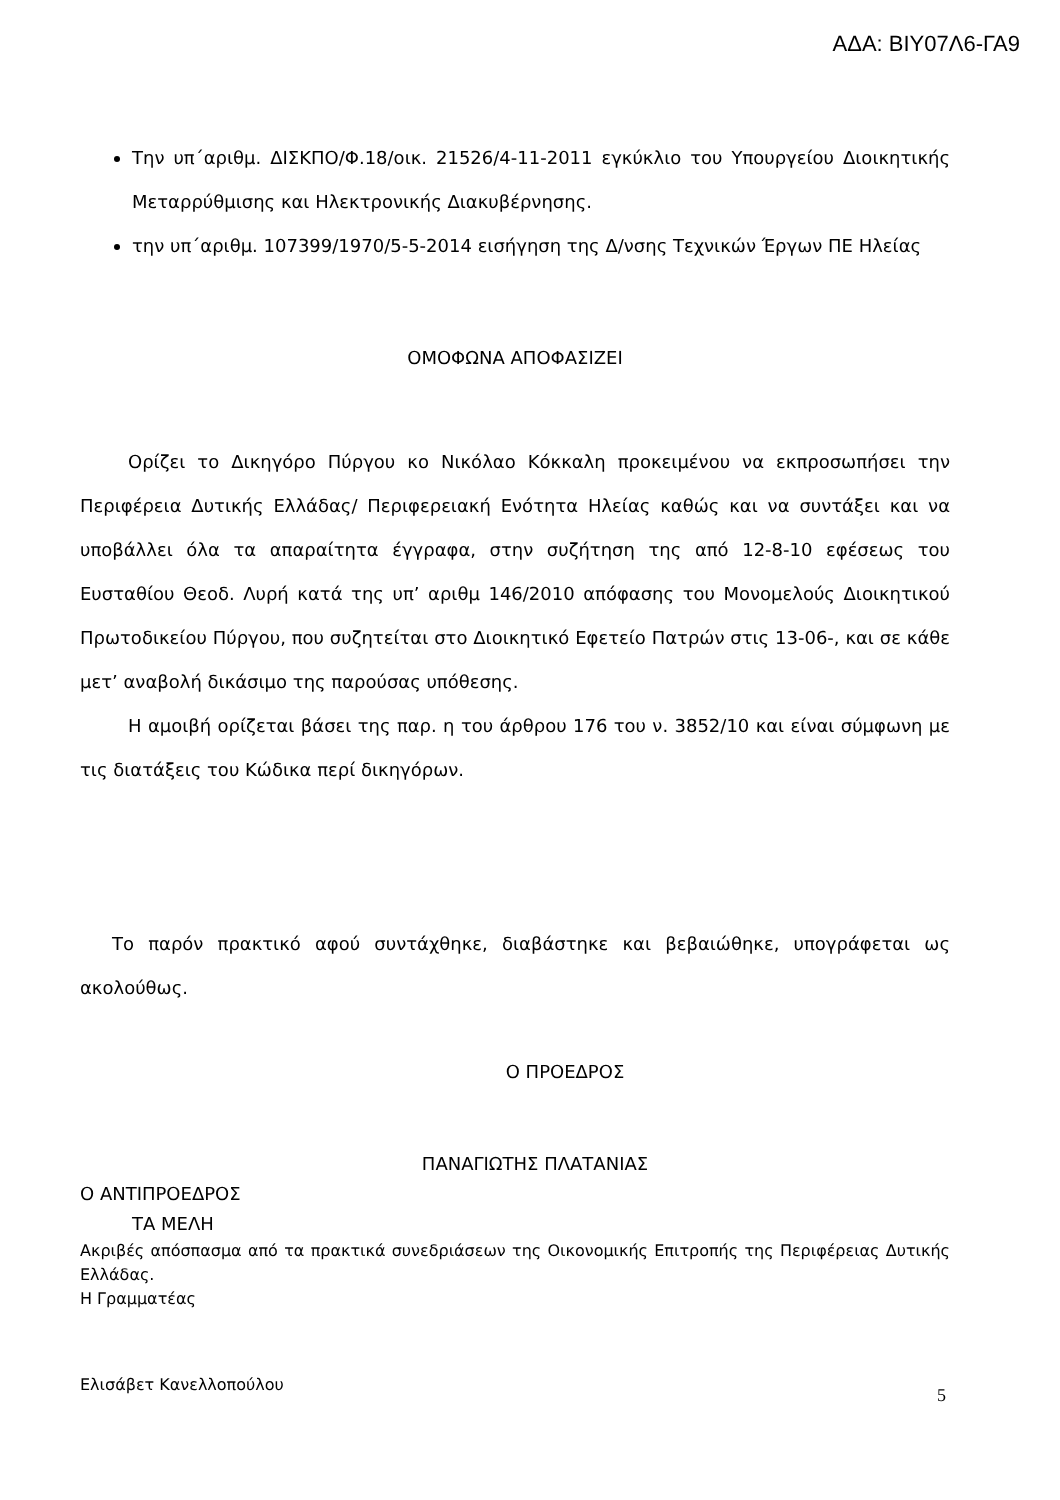ΑΔΑ: ΒΙΥ07Λ6-ΓΑ9
Την υπ΄αριθμ. ΔΙΣΚΠΟ/Φ.18/οικ. 21526/4-11-2011 εγκύκλιο του Υπουργείου Διοικητικής Μεταρρύθμισης και Ηλεκτρονικής Διακυβέρνησης.
την υπ΄αριθμ. 107399/1970/5-5-2014 εισήγηση της Δ/νσης Τεχνικών Έργων ΠΕ Ηλείας
ΟΜΟΦΩΝΑ ΑΠΟΦΑΣΙΖΕΙ
Ορίζει το Δικηγόρο Πύργου κο Νικόλαο Κόκκαλη προκειμένου να εκπροσωπήσει την Περιφέρεια Δυτικής Ελλάδας/ Περιφερειακή Ενότητα Ηλείας καθώς και να συντάξει και να υποβάλλει όλα τα απαραίτητα έγγραφα, στην συζήτηση της από 12-8-10 εφέσεως του Ευσταθίου Θεοδ. Λυρή κατά της υπ’ αριθμ 146/2010 απόφασης του Μονομελούς Διοικητικού Πρωτοδικείου Πύργου, που συζητείται στο Διοικητικό Εφετείο Πατρών στις 13-06-, και σε κάθε μετ’ αναβολή δικάσιμο της παρούσας υπόθεσης.
Η αμοιβή ορίζεται βάσει της παρ. η του άρθρου 176 του ν. 3852/10 και είναι σύμφωνη με τις διατάξεις του Κώδικα περί δικηγόρων.
Το παρόν πρακτικό αφού συντάχθηκε, διαβάστηκε και βεβαιώθηκε, υπογράφεται ως ακολούθως.
Ο ΠΡΟΕΔΡΟΣ
ΠΑΝΑΓΙΩΤΗΣ ΠΛΑΤΑΝΙΑΣ
Ο ΑΝΤΙΠΡΟΕΔΡΟΣ
ΤΑ ΜΕΛΗ
Ακριβές απόσπασμα από τα πρακτικά συνεδριάσεων της Οικονομικής Επιτροπής της Περιφέρειας Δυτικής Ελλάδας.
Η Γραμματέας
Ελισάβετ Κανελλοπούλου
5